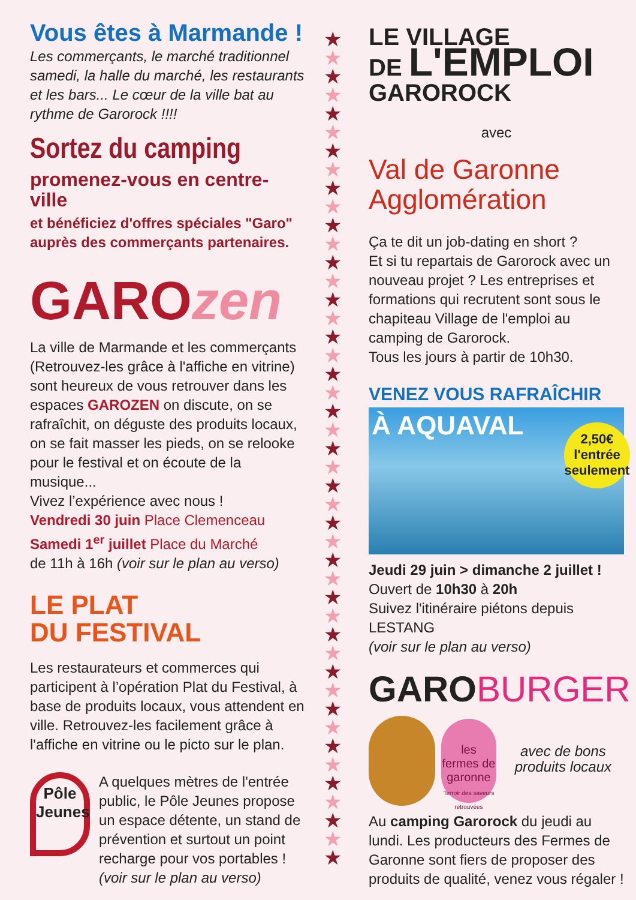Vous êtes à Marmande !
Les commerçants, le marché traditionnel samedi, la halle du marché, les restaurants et les bars... Le cœur de la ville bat au rythme de Garorock !!!!
Sortez du camping
promenez-vous en centre-ville
et bénéficiez d'offres spéciales "Garo" auprès des commerçants partenaires.
GAROzen
La ville de Marmande et les commerçants (Retrouvez-les grâce à l'affiche en vitrine) sont heureux de vous retrouver dans les espaces GAROZEN on discute, on se rafraîchit, on déguste des produits locaux, on se fait masser les pieds, on se relooke pour le festival et on écoute de la musique...
Vivez l’expérience avec nous !
Vendredi 30 juin Place Clemenceau
Samedi 1<sup>er</sup> juillet Place du Marché
de 11h à 16h (voir sur le plan au verso)
LE PLAT
DU FESTIVAL
Les restaurateurs et commerces qui participent à l’opération Plat du Festival, à base de produits locaux, vous attendent en ville. Retrouvez-les facilement grâce à l'affiche en vitrine ou le picto sur le plan.
Pôle Jeunes
A quelques mètres de l'entrée public, le Pôle Jeunes propose un espace détente, un stand de prévention et surtout un point recharge pour vos portables !
(voir sur le plan au verso)
★
★
★
★
★
★
★
★
★
★
★
★
★
★
★
★
★
★
★
★
★
★
★
★
★
★
★
★
★
★
★
★
★
★
★
★
★
★
★
★
★
★
★
★
★
LE VILLAGE
DE L'EMPLOI
GAROROCK
avec
Val de Garonne
Agglomération
Ça te dit un job-dating en short ?
Et si tu repartais de Garorock avec un nouveau projet ? Les entreprises et formations qui recrutent sont sous le chapiteau Village de l'emploi au camping de Garorock.
Tous les jours à partir de 10h30.
VENEZ VOUS RAFRAÎCHIR
À AQUAVAL
2,50€
l'entrée
seulement
Jeudi 29 juin > dimanche 2 juillet !
Ouvert de 10h30 à 20h
Suivez l'itinéraire piétons depuis LESTANG
(voir sur le plan au verso)
GAROBURGER
les fermes de garonne
Terroir des saveurs retrouvées
avec de bons produits locaux
Au camping Garorock du jeudi au lundi. Les producteurs des Fermes de Garonne sont fiers de proposer des produits de qualité, venez vous régaler !